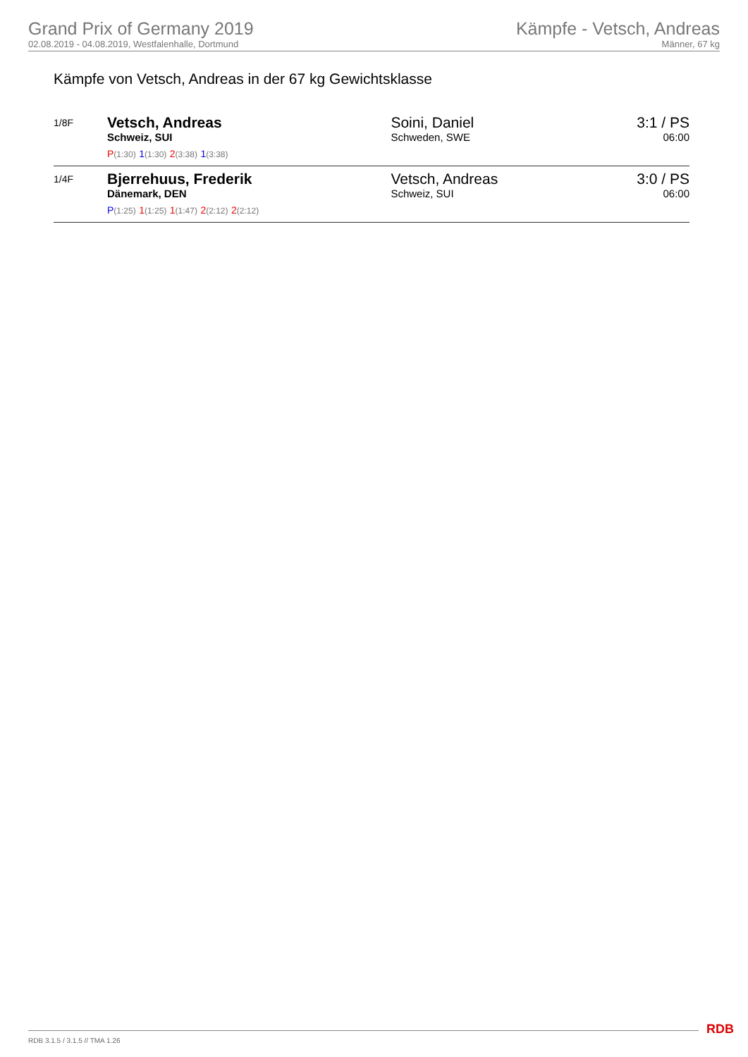Grand Prix of Germany 2019
02.08.2019 - 04.08.2019, Westfalenhalle, Dortmund
Kämpfe - Vetsch, Andreas
Männer, 67 kg
Kämpfe von Vetsch, Andreas in der 67 kg Gewichtsklasse
| 1/8F | Vetsch, Andreas Schweiz, SUI P (1:30) 1 (1:30) 2 (3:38) 1 (3:38) | Soini, Daniel Schweden, SWE | 3:1 / PS 06:00 |
| 1/4F | Bjerrehuus, Frederik Dänemark, DEN P (1:25) 1 (1:25) 1 (1:47) 2 (2:12) 2 (2:12) | Vetsch, Andreas Schweiz, SUI | 3:0 / PS 06:00 |
RDB 3.1.5 / 3.1.5 // TMA 1.26 RDB